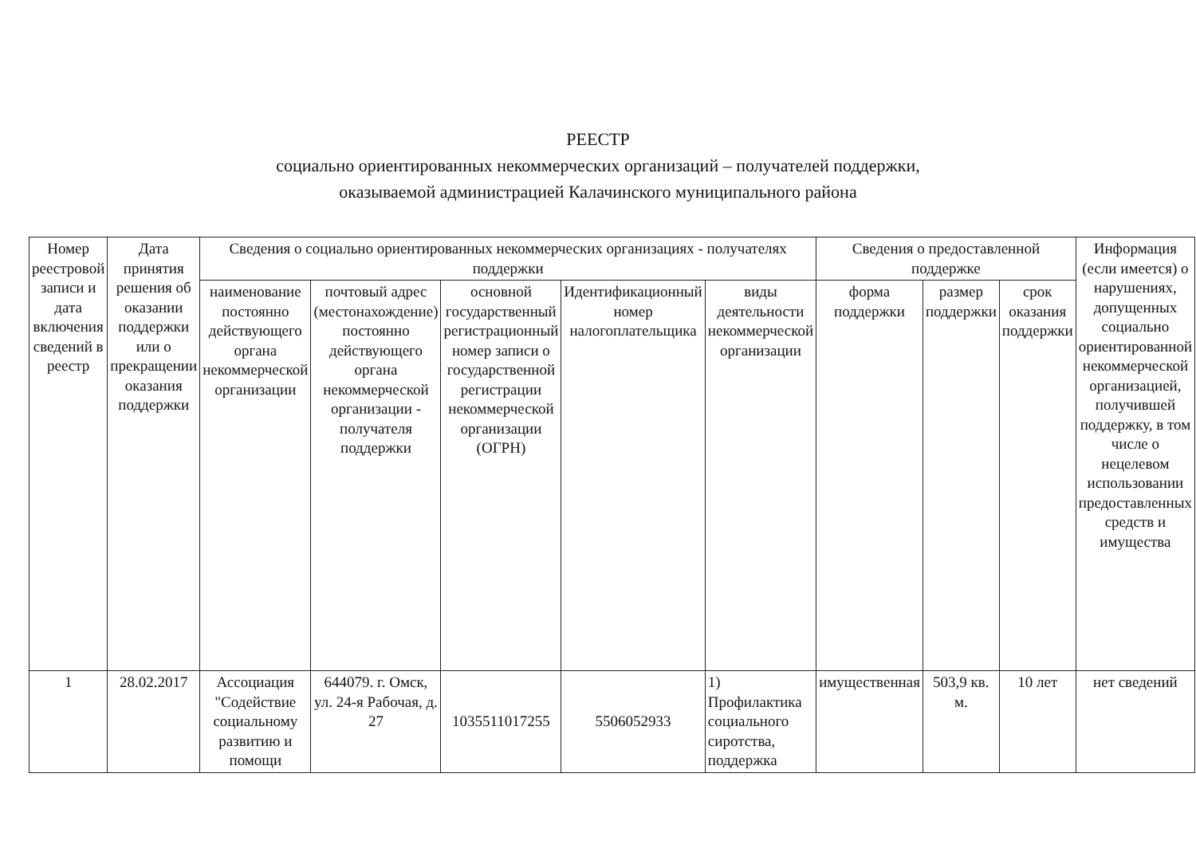РЕЕСТР
социально ориентированных некоммерческих организаций – получателей поддержки,
оказываемой администрацией Калачинского муниципального района
| Номер реестровой записи и дата включения сведений в реестр | Дата принятия решения об оказании поддержки или о прекращении оказания поддержки | Сведения о социально ориентированных некоммерческих организациях - получателях поддержки | | | | | Сведения о предоставленной поддержке | | | Информация (если имеется) о нарушениях, допущенных социально ориентированной некоммерческой организацией, получившей поддержку, в том числе о нецелевом использовании предоставленных средств и имущества |
| --- | --- | --- | --- | --- | --- | --- | --- | --- | --- | --- |
| | | наименование постоянно действующего органа некоммерческой организации | почтовый адрес (местонахождение) постоянно действующего органа некоммерческой организации - получателя поддержки | основной государственный регистрационный номер записи о государственной регистрации некоммерческой организации (ОГРН) | Идентификационный номер налогоплательщика | виды деятельности некоммерческой организации | форма поддержки | размер поддержки | срок оказания поддержки | |
| 1 | 28.02.2017 | Ассоциация "Содействие социальному развитию и помощи | 644079. г. Омск, ул. 24-я Рабочая, д. 27 | 1035511017255 | 5506052933 | 1) Профилактика социального сиротства, поддержка | имущественная | 503,9 кв. м. | 10 лет | нет сведений |